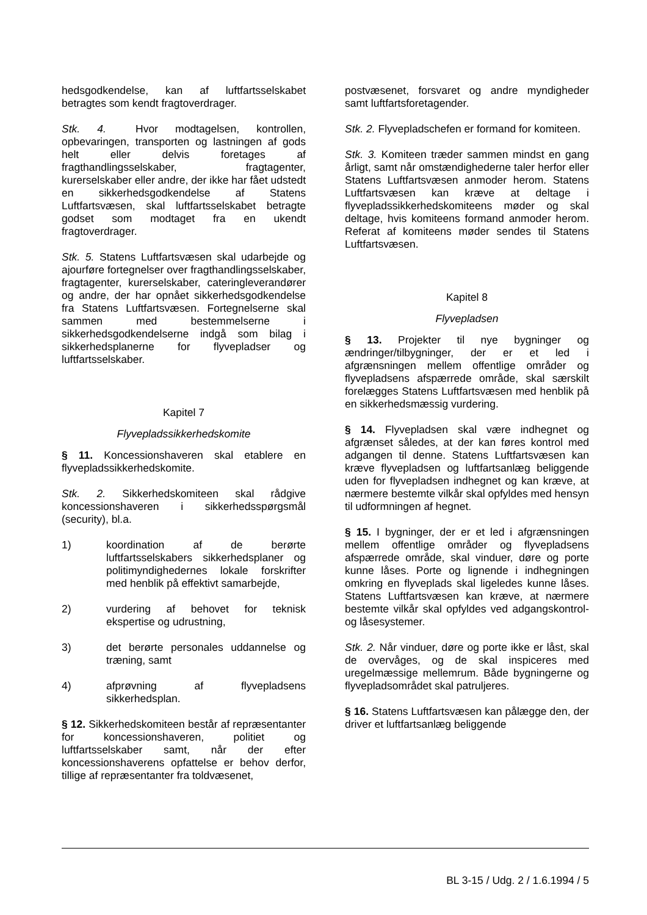hedsgodkendelse, kan af luftfartsselskabet betragtes som kendt fragtoverdrager.
Stk. 4. Hvor modtagelsen, kontrollen, opbevaringen, transporten og lastningen af gods helt eller delvis foretages af fragthandlingsselskaber, fragtagenter, kurerselskaber eller andre, der ikke har fået udstedt en sikkerhedsgodkendelse af Statens Luftfartsvæsen, skal luftfartsselskabet betragte godset som modtaget fra en ukendt fragtoverdrager.
Stk. 5. Statens Luftfartsvæsen skal udarbejde og ajourføre fortegnelser over fragthandlingsselskaber, fragtagenter, kurerselskaber, cateringleverandører og andre, der har opnået sikkerhedsgodkendelse fra Statens Luftfartsvæsen. Fortegnelserne skal sammen med bestemmelserne i sikkerhedsgodkendelserne indgå som bilag i sikkerhedsplanerne for flyvepladser og luftfartsselskaber.
Kapitel 7
Flyvepladssikkerhedskomite
§ 11. Koncessionshaveren skal etablere en flyvepladssikkerhedskomite.
Stk. 2. Sikkerhedskomiteen skal rådgive koncessionshaveren i sikkerhedsspørgsmål (security), bl.a.
1) koordination af de berørte luftfartsselskabers sikkerhedsplaner og politimyndighedernes lokale forskrifter med henblik på effektivt samarbejde,
2) vurdering af behovet for teknisk ekspertise og udrustning,
3) det berørte personales uddannelse og træning, samt
4) afprøvning af flyvepladsens sikkerhedsplan.
§ 12. Sikkerhedskomiteen består af repræsentanter for koncessionshaveren, politiet og luftfartsselskaber samt, når der efter koncessionshaverens opfattelse er behov derfor, tillige af repræsentanter fra toldvæsenet,
postvæsenet, forsvaret og andre myndigheder samt luftfartsforetagender.
Stk. 2. Flyvepladschefen er formand for komiteen.
Stk. 3. Komiteen træder sammen mindst en gang årligt, samt når omstændighederne taler herfor eller Statens Luftfartsvæsen anmoder herom. Statens Luftfartsvæsen kan kræve at deltage i flyvepladssikkerhedskomiteens møder og skal deltage, hvis komiteens formand anmoder herom. Referat af komiteens møder sendes til Statens Luftfartsvæsen.
Kapitel 8
Flyvepladsen
§ 13. Projekter til nye bygninger og ændringer/tilbygninger, der er et led i afgrænsningen mellem offentlige områder og flyvepladsens afspærrede område, skal særskilt forelægges Statens Luftfartsvæsen med henblik på en sikkerhedsmæssig vurdering.
§ 14. Flyvepladsen skal være indhegnet og afgrænset således, at der kan føres kontrol med adgangen til denne. Statens Luftfartsvæsen kan kræve flyvepladsen og luftfartsanlæg beliggende uden for flyvepladsen indhegnet og kan kræve, at nærmere bestemte vilkår skal opfyldes med hensyn til udformningen af hegnet.
§ 15. I bygninger, der er et led i afgrænsningen mellem offentlige områder og flyvepladsens afspærrede område, skal vinduer, døre og porte kunne låses. Porte og lignende i indhegningen omkring en flyveplads skal ligeledes kunne låses. Statens Luftfartsvæsen kan kræve, at nærmere bestemte vilkår skal opfyldes ved adgangskontrol- og låsesystemer.
Stk. 2. Når vinduer, døre og porte ikke er låst, skal de overvåges, og de skal inspiceres med uregelmæssige mellemrum. Både bygningerne og flyvepladsområdet skal patruljeres.
§ 16. Statens Luftfartsvæsen kan pålægge den, der driver et luftfartsanlæg beliggende
BL 3-15 / Udg. 2 / 1.6.1994 / 5